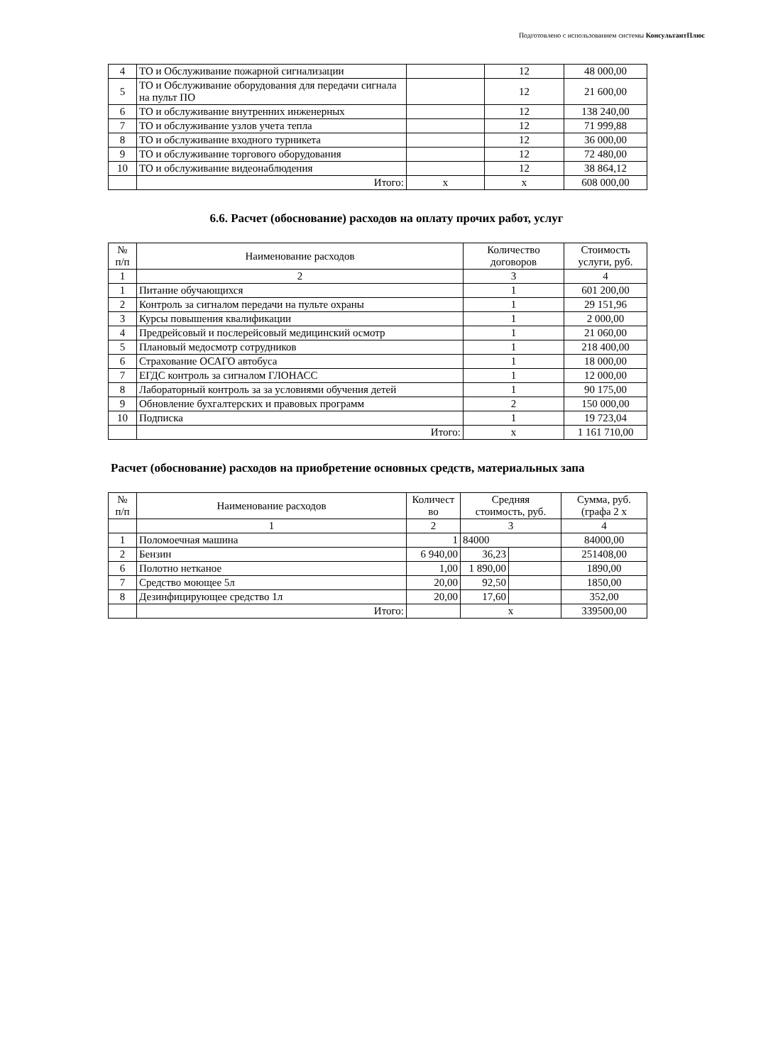Подготовлено с использованием системы КонсультантПлюс
| 4 | ТО и Обслуживание пожарной сигнализации | | 12 | 48 000,00 |
| 5 | ТО и Обслуживание оборудования для передачи сигнала на пульт ПО | | 12 | 21 600,00 |
| 6 | ТО и обслуживание внутренних инженерных | | 12 | 138 240,00 |
| 7 | ТО и обслуживание узлов учета тепла | | 12 | 71 999,88 |
| 8 | ТО и обслуживание входного турникета | | 12 | 36 000,00 |
| 9 | ТО и обслуживание торгового оборудования | | 12 | 72 480,00 |
| 10 | ТО и обслуживание видеонаблюдения | | 12 | 38 864,12 |
| | Итого: | х | х | 608 000,00 |
6.6. Расчет (обоснование) расходов на оплату прочих работ, услуг
| № п/п | Наименование расходов | Количество договоров | Стоимость услуги, руб. |
| --- | --- | --- | --- |
| 1 | 2 | 3 | 4 |
| 1 | Питание обучающихся | 1 | 601 200,00 |
| 2 | Контроль за сигналом передачи на пульте охраны | 1 | 29 151,96 |
| 3 | Курсы повышения квалификации | 1 | 2 000,00 |
| 4 | Предрейсовый и послерейсовый медицинский осмотр | 1 | 21 060,00 |
| 5 | Плановый медосмотр сотрудников | 1 | 218 400,00 |
| 6 | Страхование ОСАГО автобуса | 1 | 18 000,00 |
| 7 | ЕГДС контроль за сигналом ГЛОНАСС | 1 | 12 000,00 |
| 8 | Лабораторный контроль за за условиями обучения детей | 1 | 90 175,00 |
| 9 | Обновление бухгалтерских и правовых программ | 2 | 150 000,00 |
| 10 | Подписка | 1 | 19 723,04 |
| | Итого: | х | 1 161 710,00 |
Расчет (обоснование) расходов на приобретение основных средств, материальных запа
| № п/п | Наименование расходов | Количест во | Средняя стоимость, руб. | | Сумма, руб. (графа 2 х |
| --- | --- | --- | --- | --- | --- |
| | 1 | 2 | 3 | | 4 |
| 1 | Поломоечная машина | 1 | 84000 | | 84000,00 |
| 2 | Бензин | 6 940,00 | 36,23 | | 251408,00 |
| 6 | Полотно нетканое | 1,00 | 1 890,00 | | 1890,00 |
| 7 | Средство моющее 5л | 20,00 | 92,50 | | 1850,00 |
| 8 | Дезинфицирующее средство 1л | 20,00 | 17,60 | | 352,00 |
| | Итого: | | х | | 339500,00 |